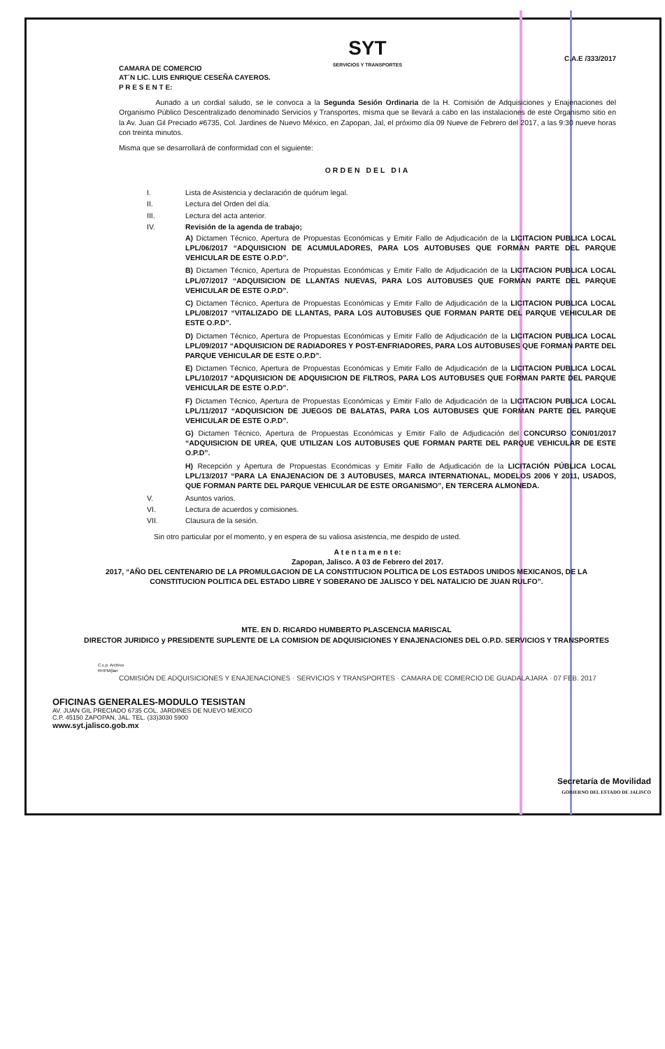SYT
SERVICIOS Y TRANSPORTES
C.A.E /333/2017
CAMARA DE COMERCIO
AT´N LIC. LUIS ENRIQUE CESEÑA CAYEROS.
P R E S E N T E:
     Aunado a un cordial saludo, se le convoca a la Segunda Sesión Ordinaria de la H. Comisión de Adquisiciones y Enajenaciones del Organismo Público Descentralizado denominado Servicios y Transportes, misma que se llevará a cabo en las instalaciones de este Organismo sitio en la Av. Juan Gil Preciado #6735, Col. Jardines de Nuevo México, en Zapopan, Jal, el próximo día 09 Nueve de Febrero del 2017, a las 9:30 nueve horas con treinta minutos.
Misma que se desarrollará de conformidad con el siguiente:
ORDEN DEL DIA
I. Lista de Asistencia y declaración de quórum legal.
II. Lectura del Orden del día.
III. Lectura del acta anterior.
IV. Revisión de la agenda de trabajo;
A) Dictamen Técnico, Apertura de Propuestas Económicas y Emitir Fallo de Adjudicación de la LICITACION PUBLICA LOCAL LPL/06/2017 “ADQUISICION DE ACUMULADORES, PARA LOS AUTOBUSES QUE FORMAN PARTE DEL PARQUE VEHICULAR DE ESTE O.P.D”.
B) Dictamen Técnico, Apertura de Propuestas Económicas y Emitir Fallo de Adjudicación de la LICITACION PUBLICA LOCAL LPL/07/2017 “ADQUISICION DE LLANTAS NUEVAS, PARA LOS AUTOBUSES QUE FORMAN PARTE DEL PARQUE VEHICULAR DE ESTE O.P.D”.
C) Dictamen Técnico, Apertura de Propuestas Económicas y Emitir Fallo de Adjudicación de la LICITACION PUBLICA LOCAL LPL/08/2017 “VITALIZADO DE LLANTAS, PARA LOS AUTOBUSES QUE FORMAN PARTE DEL PARQUE VEHICULAR DE ESTE O.P.D”.
D) Dictamen Técnico, Apertura de Propuestas Económicas y Emitir Fallo de Adjudicación de la LICITACION PUBLICA LOCAL LPL/09/2017 “ADQUISICION DE RADIADORES Y POST-ENFRIADORES, PARA LOS AUTOBUSES QUE FORMAN PARTE DEL PARQUE VEHICULAR DE ESTE O.P.D”.
E) Dictamen Técnico, Apertura de Propuestas Económicas y Emitir Fallo de Adjudicación de la LICITACION PUBLICA LOCAL LPL/10/2017 “ADQUISICION DE ADQUISICION DE FILTROS, PARA LOS AUTOBUSES QUE FORMAN PARTE DEL PARQUE VEHICULAR DE ESTE O.P.D”.
F) Dictamen Técnico, Apertura de Propuestas Económicas y Emitir Fallo de Adjudicación de la LICITACION PUBLICA LOCAL LPL/11/2017 “ADQUISICION DE JUEGOS DE BALATAS, PARA LOS AUTOBUSES QUE FORMAN PARTE DEL PARQUE VEHICULAR DE ESTE O.P.D”.
G) Dictamen Técnico, Apertura de Propuestas Económicas y Emitir Fallo de Adjudicación del CONCURSO CON/01/2017 “ADQUISICION DE UREA, QUE UTILIZAN LOS AUTOBUSES QUE FORMAN PARTE DEL PARQUE VEHICULAR DE ESTE O.P.D”.
H) Recepción y Apertura de Propuestas Económicas y Emitir Fallo de Adjudicación de la LICITACIÓN PÚBLICA LOCAL LPL/13/2017 “PARA LA ENAJENACION DE 3 AUTOBUSES, MARCA INTERNATIONAL, MODELOS 2006 Y 2011, USADOS, QUE FORMAN PARTE DEL PARQUE VEHICULAR DE ESTE ORGANISMO”, EN TERCERA ALMONEDA.
V. Asuntos varios.
VI. Lectura de acuerdos y comisiones.
VII. Clausura de la sesión.
Sin otro particular por el momento, y en espera de su valiosa asistencia, me despido de usted.
A t e n t a m e n t e:
Zapopan, Jalisco. A 03 de Febrero del 2017.
2017, “AÑO DEL CENTENARIO DE LA PROMULGACION DE LA CONSTITUCION POLITICA DE LOS ESTADOS UNIDOS MEXICANOS, DE LA CONSTITUCION POLITICA DEL ESTADO LIBRE Y SOBERANO DE JALISCO Y DEL NATALICIO DE JUAN RULFO”.
MTE. EN D. RICARDO HUMBERTO PLASCENCIA MARISCAL
DIRECTOR JURIDICO y PRESIDENTE SUPLENTE DE LA COMISION DE ADQUISICIONES Y ENAJENACIONES DEL O.P.D. SERVICIOS Y TRANSPORTES
C.c.p. Archivo
RHPM/jlan
COMISIÓN DE ADQUISICIONES Y ENAJENACIONES · SERVICIOS Y TRANSPORTES · CAMARA DE COMERCIO DE GUADALAJARA · 07 FEB. 2017
OFICINAS GENERALES-MODULO TESISTAN
AV. JUAN GIL PRECIADO 6735 COL. JARDINES DE NUEVO MÉXICO
C.P. 45150 ZAPOPAN, JAL. TEL. (33)3030 5900
www.syt.jalisco.gob.mx
Secretaría de Movilidad
GOBIERNO DEL ESTADO DE JALISCO